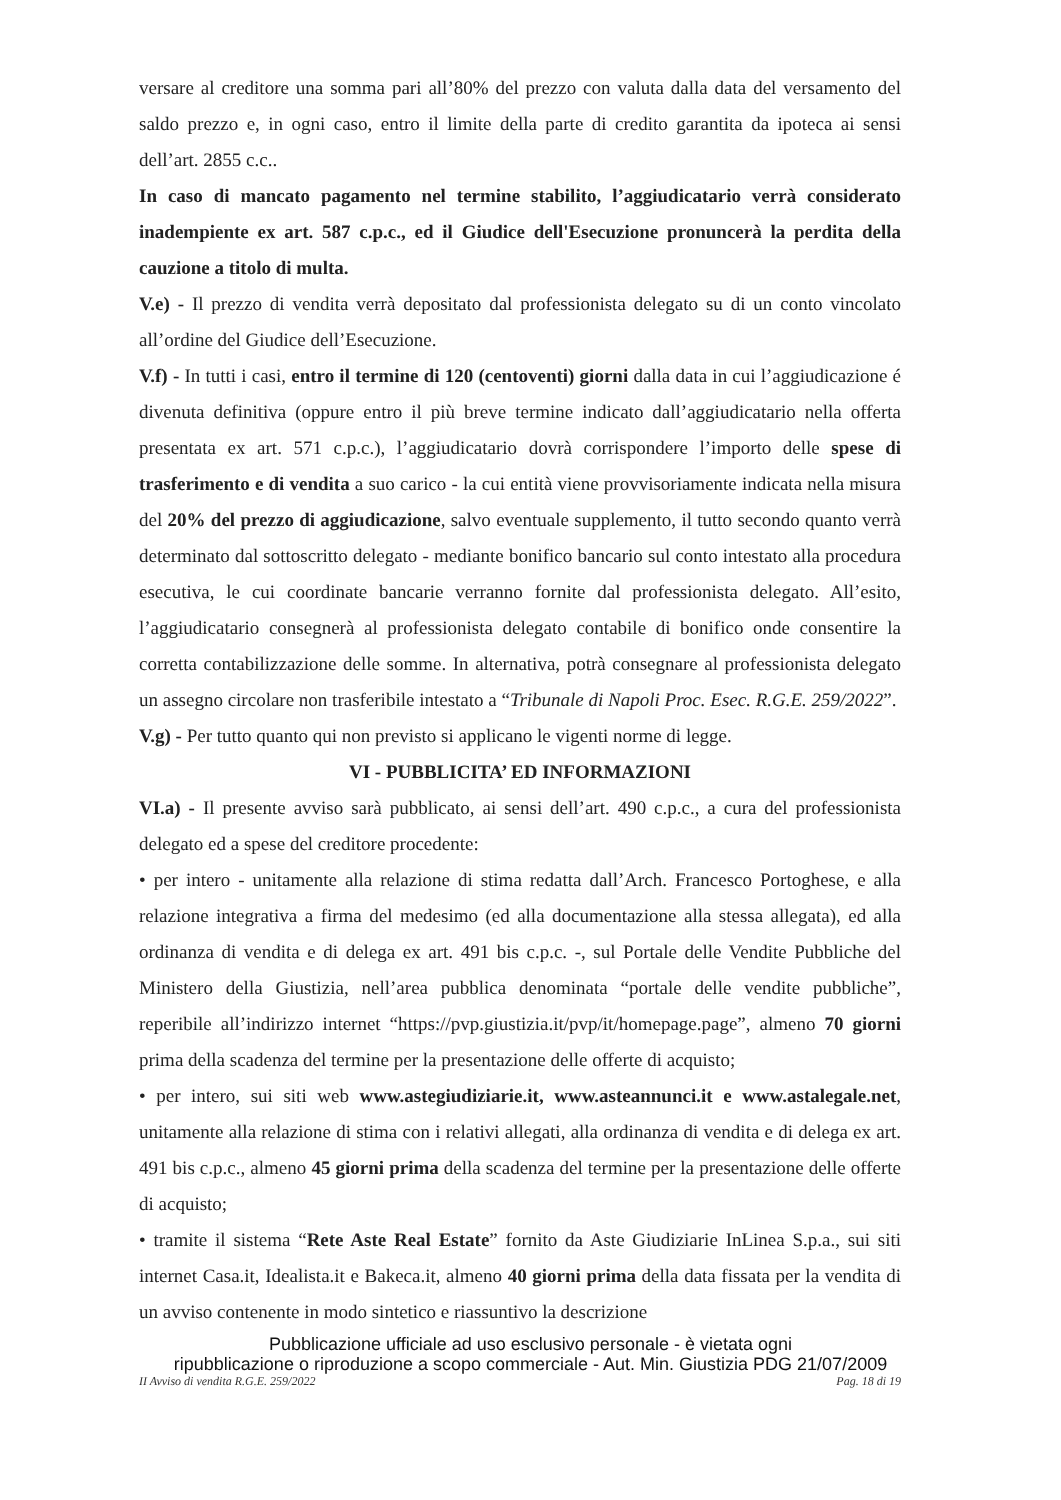versare al creditore una somma pari all’80% del prezzo con valuta dalla data del versamento del saldo prezzo e, in ogni caso, entro il limite della parte di credito garantita da ipoteca ai sensi dell’art. 2855 c.c..
In caso di mancato pagamento nel termine stabilito, l’aggiudicatario verrà considerato inadempiente ex art. 587 c.p.c., ed il Giudice dell'Esecuzione pronuncerà la perdita della cauzione a titolo di multa.
V.e) - Il prezzo di vendita verrà depositato dal professionista delegato su di un conto vincolato all’ordine del Giudice dell’Esecuzione.
V.f) - In tutti i casi, entro il termine di 120 (centoventi) giorni dalla data in cui l’aggiudicazione é divenuta definitiva (oppure entro il più breve termine indicato dall’aggiudicatario nella offerta presentata ex art. 571 c.p.c.), l’aggiudicatario dovrà corrispondere l’importo delle spese di trasferimento e di vendita a suo carico - la cui entità viene provvisoriamente indicata nella misura del 20% del prezzo di aggiudicazione, salvo eventuale supplemento, il tutto secondo quanto verrà determinato dal sottoscritto delegato - mediante bonifico bancario sul conto intestato alla procedura esecutiva, le cui coordinate bancarie verranno fornite dal professionista delegato. All’esito, l’aggiudicatario consegnerà al professionista delegato contabile di bonifico onde consentire la corretta contabilizzazione delle somme. In alternativa, potrà consegnare al professionista delegato un assegno circolare non trasferibile intestato a “Tribunale di Napoli Proc. Esec. R.G.E. 259/2022”.
V.g) - Per tutto quanto qui non previsto si applicano le vigenti norme di legge.
VI - PUBBLICITA’ ED INFORMAZIONI
VI.a) - Il presente avviso sarà pubblicato, ai sensi dell’art. 490 c.p.c., a cura del professionista delegato ed a spese del creditore procedente:
• per intero - unitamente alla relazione di stima redatta dall’Arch. Francesco Portoghese, e alla relazione integrativa a firma del medesimo (ed alla documentazione alla stessa allegata), ed alla ordinanza di vendita e di delega ex art. 491 bis c.p.c. -, sul Portale delle Vendite Pubbliche del Ministero della Giustizia, nell’area pubblica denominata “portale delle vendite pubbliche”, reperibile all’indirizzo internet “https://pvp.giustizia.it/pvp/it/homepage.page”, almeno 70 giorni prima della scadenza del termine per la presentazione delle offerte di acquisto;
• per intero, sui siti web www.astegiudiziarie.it, www.asteannunci.it e www.astalegale.net, unitamente alla relazione di stima con i relativi allegati, alla ordinanza di vendita e di delega ex art. 491 bis c.p.c., almeno 45 giorni prima della scadenza del termine per la presentazione delle offerte di acquisto;
• tramite il sistema “Rete Aste Real Estate” fornito da Aste Giudiziarie InLinea S.p.a., sui siti internet Casa.it, Idealista.it e Bakeca.it, almeno 40 giorni prima della data fissata per la vendita di un avviso contenente in modo sintetico e riassuntivo la descrizione
Pubblicazione ufficiale ad uso esclusivo personale - è vietata ogni
ripubblicazione o riproduzione a scopo commerciale - Aut. Min. Giustizia PDG 21/07/2009
II Avviso di vendita R.G.E. 259/2022 Pag. 18 di 19